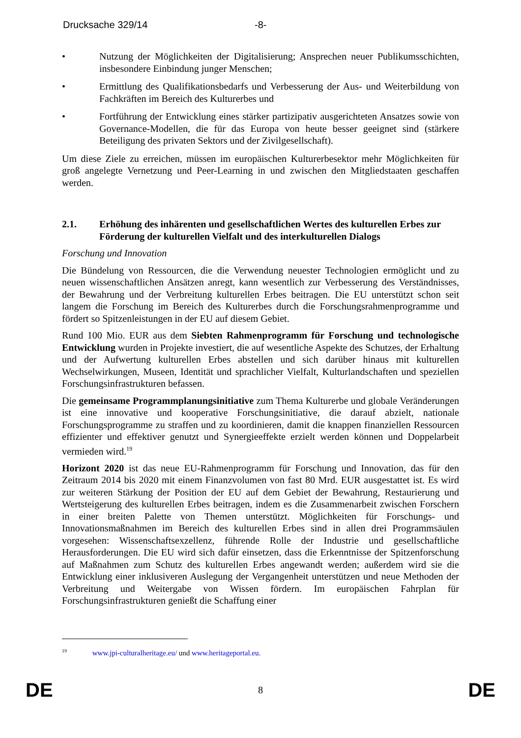Drucksache 329/14 -8-
• Nutzung der Möglichkeiten der Digitalisierung; Ansprechen neuer Publikumsschichten, insbesondere Einbindung junger Menschen;
• Ermittlung des Qualifikationsbedarfs und Verbesserung der Aus- und Weiterbildung von Fachkräften im Bereich des Kulturerbes und
• Fortführung der Entwicklung eines stärker partizipativ ausgerichteten Ansatzes sowie von Governance-Modellen, die für das Europa von heute besser geeignet sind (stärkere Beteiligung des privaten Sektors und der Zivilgesellschaft).
Um diese Ziele zu erreichen, müssen im europäischen Kulturerbesektor mehr Möglichkeiten für groß angelegte Vernetzung und Peer-Learning in und zwischen den Mitgliedstaaten geschaffen werden.
2.1. Erhöhung des inhärenten und gesellschaftlichen Wertes des kulturellen Erbes zur Förderung der kulturellen Vielfalt und des interkulturellen Dialogs
Forschung und Innovation
Die Bündelung von Ressourcen, die die Verwendung neuester Technologien ermöglicht und zu neuen wissenschaftlichen Ansätzen anregt, kann wesentlich zur Verbesserung des Verständnisses, der Bewahrung und der Verbreitung kulturellen Erbes beitragen. Die EU unterstützt schon seit langem die Forschung im Bereich des Kulturerbes durch die Forschungsrahmenprogramme und fördert so Spitzenleistungen in der EU auf diesem Gebiet.
Rund 100 Mio. EUR aus dem Siebten Rahmenprogramm für Forschung und technologische Entwicklung wurden in Projekte investiert, die auf wesentliche Aspekte des Schutzes, der Erhaltung und der Aufwertung kulturellen Erbes abstellen und sich darüber hinaus mit kulturellen Wechselwirkungen, Museen, Identität und sprachlicher Vielfalt, Kulturlandschaften und speziellen Forschungsinfrastrukturen befassen.
Die gemeinsame Programmplanungsinitiative zum Thema Kulturerbe und globale Veränderungen ist eine innovative und kooperative Forschungsinitiative, die darauf abzielt, nationale Forschungsprogramme zu straffen und zu koordinieren, damit die knappen finanziellen Ressourcen effizienter und effektiver genutzt und Synergieeffekte erzielt werden können und Doppelarbeit vermieden wird.<sup>19</sup>
Horizont 2020 ist das neue EU-Rahmenprogramm für Forschung und Innovation, das für den Zeitraum 2014 bis 2020 mit einem Finanzvolumen von fast 80 Mrd. EUR ausgestattet ist. Es wird zur weiteren Stärkung der Position der EU auf dem Gebiet der Bewahrung, Restaurierung und Wertsteigerung des kulturellen Erbes beitragen, indem es die Zusammenarbeit zwischen Forschern in einer breiten Palette von Themen unterstützt. Möglichkeiten für Forschungs- und Innovationsmaßnahmen im Bereich des kulturellen Erbes sind in allen drei Programmsäulen vorgesehen: Wissenschaftsexzellenz, führende Rolle der Industrie und gesellschaftliche Herausforderungen. Die EU wird sich dafür einsetzen, dass die Erkenntnisse der Spitzenforschung auf Maßnahmen zum Schutz des kulturellen Erbes angewandt werden; außerdem wird sie die Entwicklung einer inklusiveren Auslegung der Vergangenheit unterstützen und neue Methoden der Verbreitung und Weitergabe von Wissen fördern. Im europäischen Fahrplan für Forschungsinfrastrukturen genießt die Schaffung einer
<sup>19</sup> www.jpi-culturalheritage.eu/ und www.heritageportal.eu.
DE 8 DE